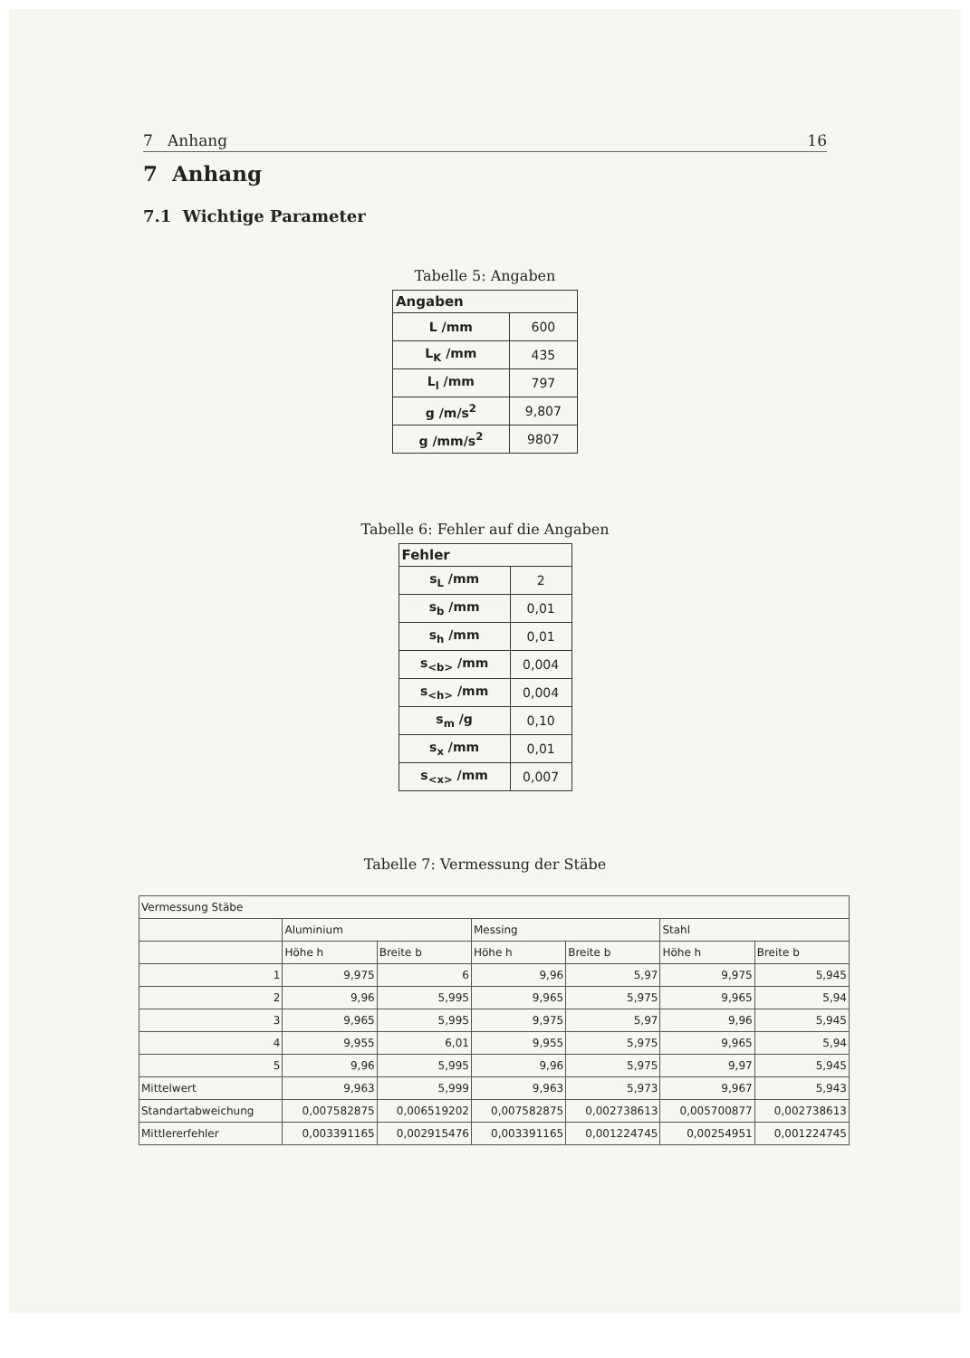7 Anhang 16
7 Anhang
7.1 Wichtige Parameter
Tabelle 5: Angaben
| Angaben | |
| --- | --- |
| L /mm | 600 |
| L<sub>K</sub> /mm | 435 |
| L<sub>l</sub> /mm | 797 |
| g /m/s<sup>2</sup> | 9,807 |
| g /mm/s<sup>2</sup> | 9807 |
Tabelle 6: Fehler auf die Angaben
| Fehler | |
| --- | --- |
| s<sub>L</sub> /mm | 2 |
| s<sub>b</sub> /mm | 0,01 |
| s<sub>h</sub> /mm | 0,01 |
| s<sub><b></sub> /mm | 0,004 |
| s<sub><h></sub> /mm | 0,004 |
| s<sub>m</sub> /g | 0,10 |
| s<sub>x</sub> /mm | 0,01 |
| s<sub><x></sub> /mm | 0,007 |
Tabelle 7: Vermessung der Stäbe
| Vermessung Stäbe | | | | | | |
| | Aluminium | | Messing | | Stahl | |
| | Höhe h | Breite b | Höhe h | Breite b | Höhe h | Breite b |
| 1 | 9,975 | 6 | 9,96 | 5,97 | 9,975 | 5,945 |
| 2 | 9,96 | 5,995 | 9,965 | 5,975 | 9,965 | 5,94 |
| 3 | 9,965 | 5,995 | 9,975 | 5,97 | 9,96 | 5,945 |
| 4 | 9,955 | 6,01 | 9,955 | 5,975 | 9,965 | 5,94 |
| 5 | 9,96 | 5,995 | 9,96 | 5,975 | 9,97 | 5,945 |
| Mittelwert | 9,963 | 5,999 | 9,963 | 5,973 | 9,967 | 5,943 |
| Standartabweichung | 0,007582875 | 0,006519202 | 0,007582875 | 0,002738613 | 0,005700877 | 0,002738613 |
| Mittlererfehler | 0,003391165 | 0,002915476 | 0,003391165 | 0,001224745 | 0,00254951 | 0,001224745 |